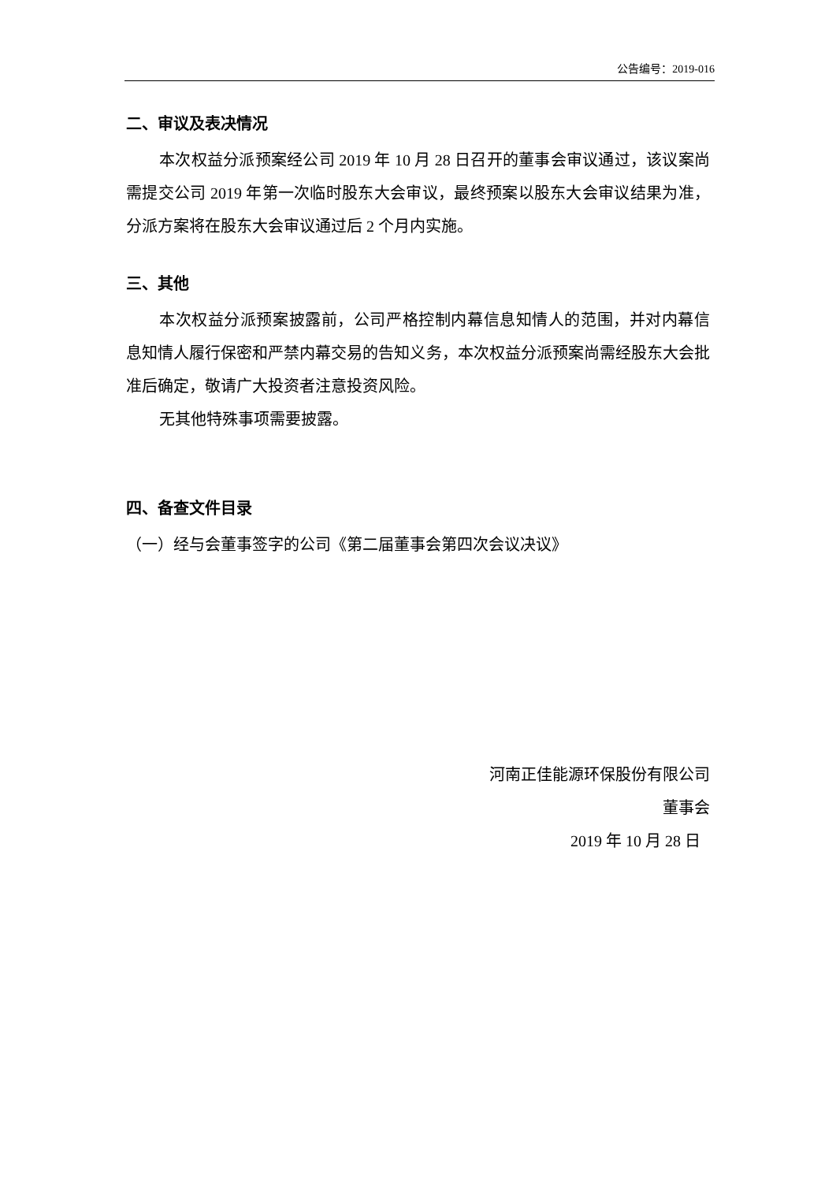公告编号：2019-016
二、审议及表决情况
本次权益分派预案经公司 2019 年 10 月 28 日召开的董事会审议通过，该议案尚需提交公司 2019 年第一次临时股东大会审议，最终预案以股东大会审议结果为准，分派方案将在股东大会审议通过后 2 个月内实施。
三、其他
本次权益分派预案披露前，公司严格控制内幕信息知情人的范围，并对内幕信息知情人履行保密和严禁内幕交易的告知义务，本次权益分派预案尚需经股东大会批准后确定，敬请广大投资者注意投资风险。
无其他特殊事项需要披露。
四、备查文件目录
（一）经与会董事签字的公司《第二届董事会第四次会议决议》
河南正佳能源环保股份有限公司
董事会
2019 年 10 月 28 日